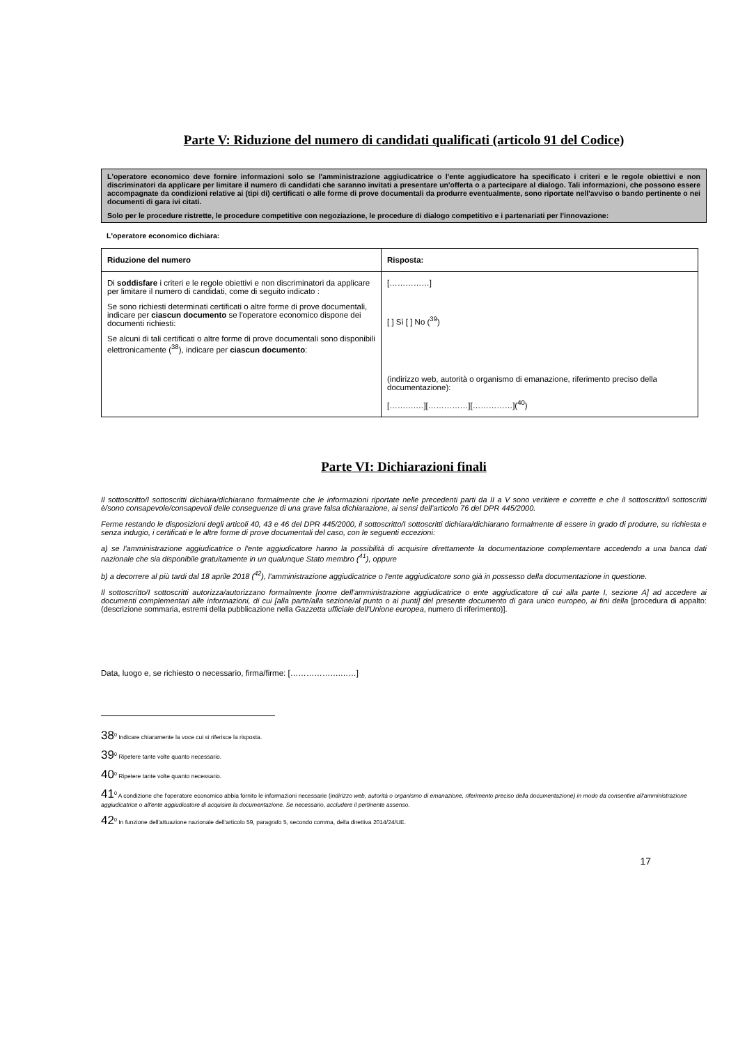Parte V: Riduzione del numero di candidati qualificati (articolo 91 del Codice)
L'operatore economico deve fornire informazioni solo se l'amministrazione aggiudicatrice o l'ente aggiudicatore ha specificato i criteri e le regole obiettivi e non discriminatori da applicare per limitare il numero di candidati che saranno invitati a presentare un'offerta o a partecipare al dialogo. Tali informazioni, che possono essere accompagnate da condizioni relative ai (tipi di) certificati o alle forme di prove documentali da produrre eventualmente, sono riportate nell'avviso o bando pertinente o nei documenti di gara ivi citati.
Solo per le procedure ristrette, le procedure competitive con negoziazione, le procedure di dialogo competitivo e i partenariati per l'innovazione:
L'operatore economico dichiara:
| Riduzione del numero | Risposta: |
| --- | --- |
| Di soddisfare i criteri e le regole obiettivi e non discriminatori da applicare per limitare il numero di candidati, come di seguito indicato : Se sono richiesti determinati certificati o altre forme di prove documentali, indicare per ciascun documento se l'operatore economico dispone dei documenti richiesti: Se alcuni di tali certificati o altre forme di prove documentali sono disponibili elettronicamente (<sup>38</sup>), indicare per ciascun documento : | [……………] [ ] Sì [ ] No (<sup>39</sup>) (indirizzo web, autorità o organismo di emanazione, riferimento preciso della documentazione): [……….…][……………][……………](<sup>40</sup>) |
Parte VI: Dichiarazioni finali
Il sottoscritto/I sottoscritti dichiara/dichiarano formalmente che le informazioni riportate nelle precedenti parti da II a V sono veritiere e corrette e che il sottoscritto/i sottoscritti è/sono consapevole/consapevoli delle conseguenze di una grave falsa dichiarazione, ai sensi dell’articolo 76 del DPR 445/2000.
Ferme restando le disposizioni degli articoli 40, 43 e 46 del DPR 445/2000, il sottoscritto/I sottoscritti dichiara/dichiarano formalmente di essere in grado di produrre, su richiesta e senza indugio, i certificati e le altre forme di prove documentali del caso, con le seguenti eccezioni:
a) se l'amministrazione aggiudicatrice o l'ente aggiudicatore hanno la possibilità di acquisire direttamente la documentazione complementare accedendo a una banca dati nazionale che sia disponibile gratuitamente in un qualunque Stato membro (<sup>41</sup>), oppure
b) a decorrere al più tardi dal 18 aprile 2018 (<sup>42</sup>), l'amministrazione aggiudicatrice o l'ente aggiudicatore sono già in possesso della documentazione in questione.
Il sottoscritto/I sottoscritti autorizza/autorizzano formalmente [nome dell'amministrazione aggiudicatrice o ente aggiudicatore di cui alla parte I, sezione A] ad accedere ai documenti complementari alle informazioni, di cui [alla parte/alla sezione/al punto o ai punti] del presente documento di gara unico europeo, ai fini della [procedura di appalto: (descrizione sommaria, estremi della pubblicazione nella Gazzetta ufficiale dell'Unione europea, numero di riferimento)].
Data, luogo e, se richiesto o necessario, firma/firme: [……………….……]
38<sup>0</sup> Indicare chiaramente la voce cui si riferisce la risposta.
39<sup>0</sup> Ripetere tante volte quanto necessario.
40<sup>0</sup> Ripetere tante volte quanto necessario.
41<sup>0</sup> A condizione che l'operatore economico abbia fornito le informazioni necessarie (indirizzo web, autorità o organismo di emanazione, riferimento preciso della documentazione) in modo da consentire all'amministrazione aggiudicatrice o all'ente aggiudicatore di acquisire la documentazione. Se necessario, accludere il pertinente assenso.
42<sup>0</sup> In funzione dell'attuazione nazionale dell'articolo 59, paragrafo 5, secondo comma, della direttiva 2014/24/UE.
17